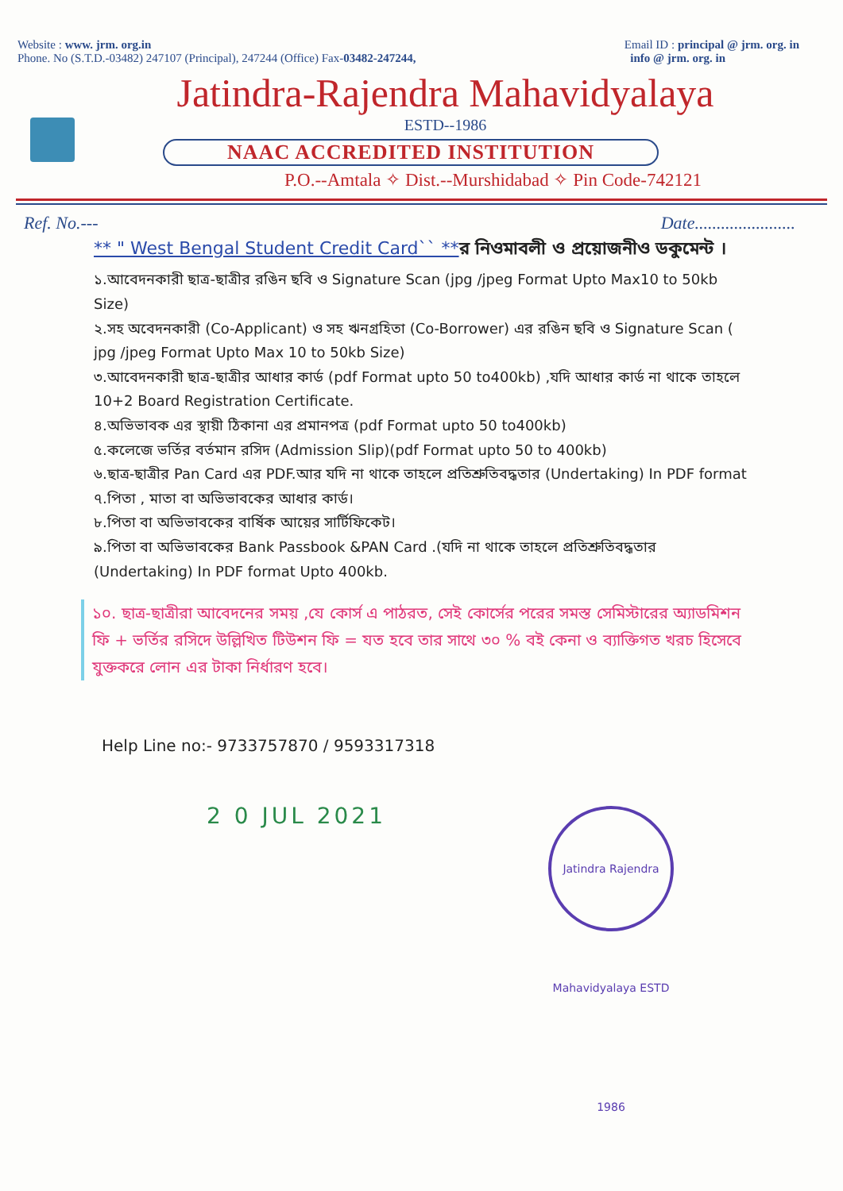Website : www. jrm. org.in
Phone. No (S.T.D.-03482) 247107 (Principal), 247244 (Office) Fax-03482-247244,
Email ID : principal @ jrm. org. in
info @ jrm. org. in
Jatindra-Rajendra Mahavidyalaya
ESTD--1986
NAAC ACCREDITED INSTITUTION
P.O.--Amtala ✧ Dist.--Murshidabad ✧ Pin Code-742121
Ref. No.--- Date.......................
** " West Bengal Student Credit Card`` **র নিওমাবলী ও প্রয়োজনীও ডকুমেন্ট ।
১.আবেদনকারী ছাত্র-ছাত্রীর রঙিন ছবি ও Signature Scan (jpg /jpeg Format Upto Max10 to 50kb Size)
২.সহ অবেদনকারী (Co-Applicant) ও সহ ঋনগ্রহিতা (Co-Borrower) এর রঙিন ছবি ও Signature Scan ( jpg /jpeg Format Upto Max 10 to 50kb Size)
৩.আবেদনকারী ছাত্র-ছাত্রীর আধার কার্ড (pdf Format upto 50 to400kb) ,যদি আধার কার্ড না থাকে তাহলে 10+2 Board Registration Certificate.
৪.অভিভাবক এর স্থায়ী ঠিকানা এর প্রমানপত্র (pdf Format upto 50 to400kb)
৫.কলেজে ভর্তির বর্তমান রসিদ (Admission Slip)(pdf Format upto 50 to 400kb)
৬.ছাত্র-ছাত্রীর Pan Card এর PDF.আর যদি না থাকে তাহলে প্রতিশ্রুতিবদ্ধতার (Undertaking) In PDF format
৭.পিতা , মাতা বা অভিভাবকের আধার কার্ড।
৮.পিতা বা অভিভাবকের বার্ষিক আয়ের সার্টিফিকেট।
৯.পিতা বা অভিভাবকের Bank Passbook &PAN Card .(যদি না থাকে তাহলে প্রতিশ্রুতিবদ্ধতার (Undertaking) In PDF format Upto 400kb.
১০. ছাত্র-ছাত্রীরা আবেদনের সময় ,যে কোর্স এ পাঠরত, সেই কোর্সের পরের সমস্ত সেমিস্টারের অ্যাডমিশন ফি + ভর্তির রসিদে উল্লিখিত টিউশন ফি = যত হবে তার সাথে ৩০ % বই কেনা ও ব্যাক্তিগত খরচ হিসেবে যুক্তকরে লোন এর টাকা নির্ধারণ হবে।
Help Line no:- 9733757870 / 9593317318
2 0 JUL 2021
Jatindra Rajendra Mahavidyalaya ESTD 1986